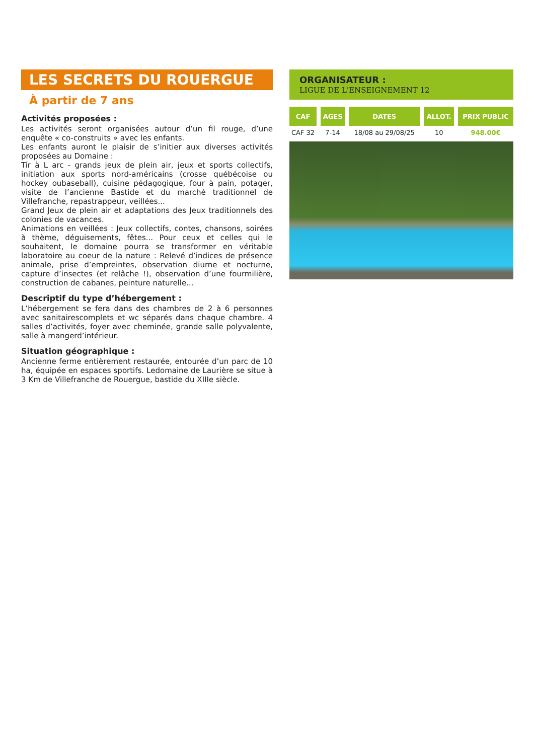LES SECRETS DU ROUERGUE
À partir de 7 ans
Activités proposées :
Les activités seront organisées autour d’un fil rouge, d’une enquête « co-construits » avec les enfants.
Les enfants auront le plaisir de s’initier aux diverses activités proposées au Domaine :
Tir à L arc - grands jeux de plein air, jeux et sports collectifs, initiation aux sports nord-américains (crosse québécoise ou hockey oubaseball), cuisine pédagogique, four à pain, potager, visite de l’ancienne Bastide et du marché traditionnel de Villefranche, repastrappeur, veillées...
Grand Jeux de plein air et adaptations des Jeux traditionnels des colonies de vacances.
Animations en veillées : Jeux collectifs, contes, chansons, soirées à thème, déguisements, fêtes... Pour ceux et celles qui le souhaitent, le domaine pourra se transformer en véritable laboratoire au coeur de la nature : Relevé d’indices de présence animale, prise d’empreintes, observation diurne et nocturne, capture d’insectes (et relâche !), observation d’une fourmilière, construction de cabanes, peinture naturelle...
Descriptif du type d’hébergement :
L’hébergement se fera dans des chambres de 2 à 6 personnes avec sanitairescomplets et wc séparés dans chaque chambre. 4 salles d’activités, foyer avec cheminée, grande salle polyvalente, salle à mangerd’intérieur.
Situation géographique :
Ancienne ferme entièrement restaurée, entourée d’un parc de 10 ha, équipée en espaces sportifs. Ledomaine de Laurière se situe à 3 Km de Villefranche de Rouergue, bastide du XIIIe siècle.
ORGANISATEUR :
LIGUE DE L'ENSEIGNEMENT 12
| CAF | AGES | DATES | ALLOT. | PRIX PUBLIC |
| --- | --- | --- | --- | --- |
| CAF 32 | 7-14 | 18/08 au 29/08/25 | 10 | 948.00€ |